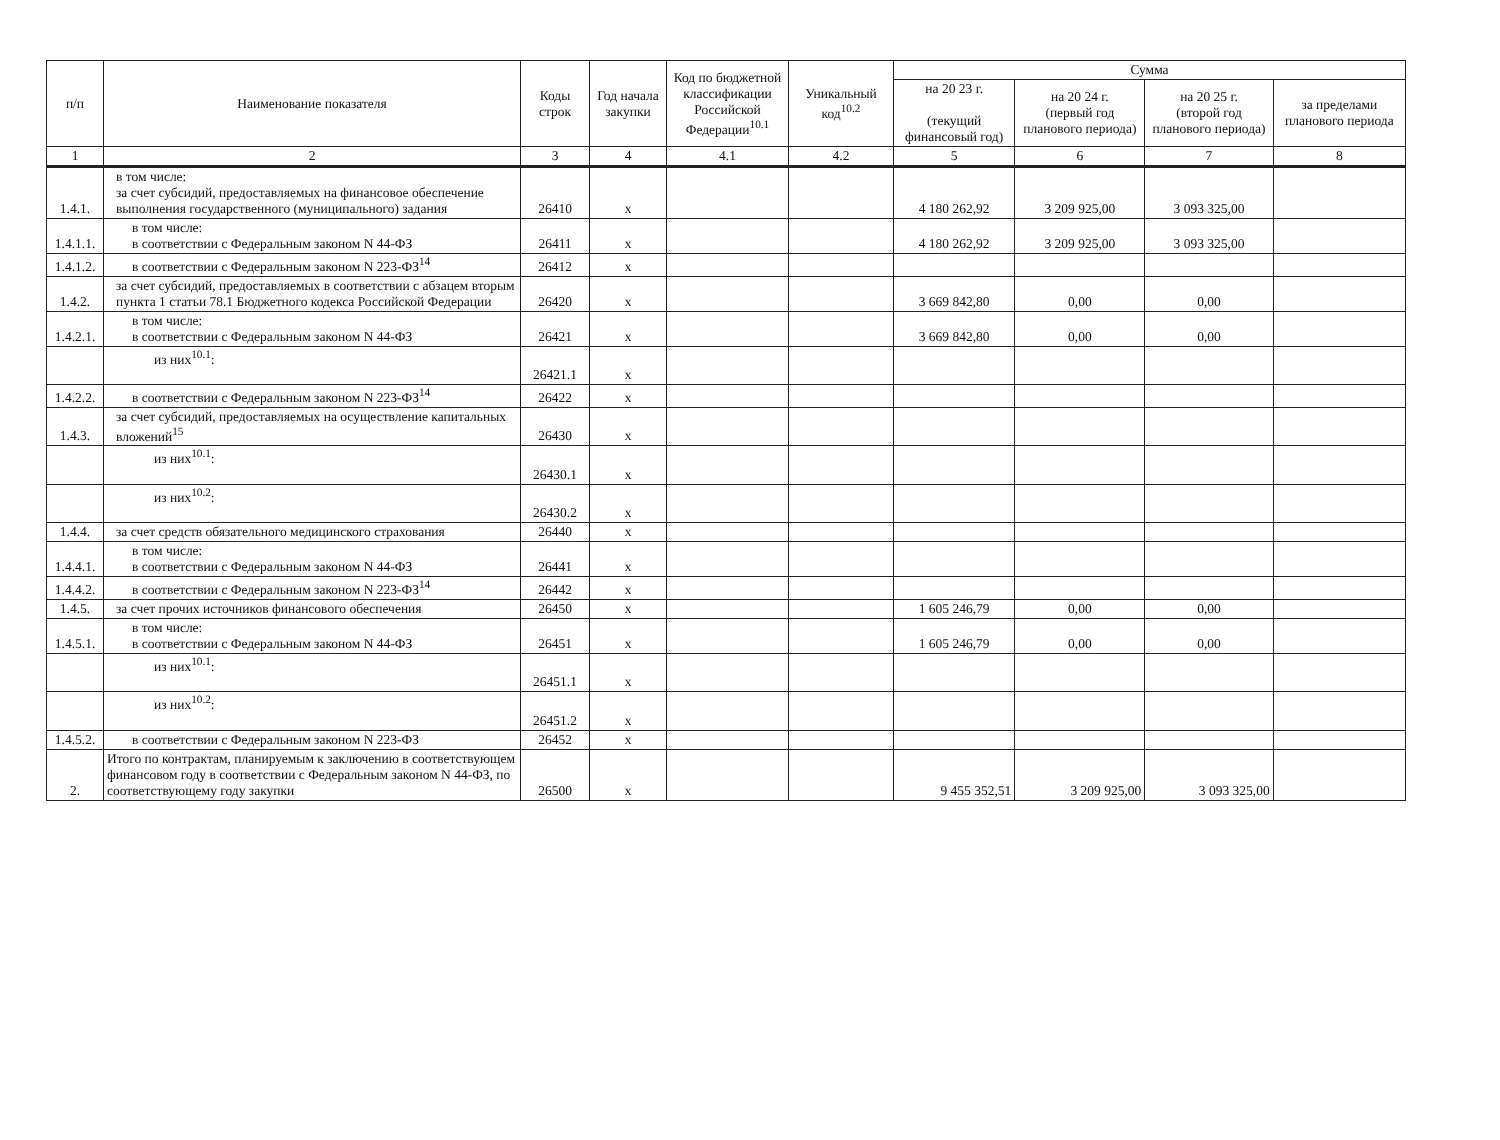| п/п | Наименование показателя | Коды строк | Год начала закупки | Код по бюджетной классификации Российской Федерации<sup>10.1</sup> | Уникальный код<sup>10.2</sup> | Сумма | | | |
| --- | --- | --- | --- | --- | --- | --- | --- | --- | --- |
| | | | | | | на 20 23 г. (текущий финансовый год) | на 20 24 г. (первый год планового периода) | на 20 25 г. (второй год планового периода) | за пределами планового периода |
| 1 | 2 | 3 | 4 | 4.1 | 4.2 | 5 | 6 | 7 | 8 |
| 1.4.1. | в том числе: за счет субсидий, предоставляемых на финансовое обеспечение выполнения государственного (муниципального) задания | 26410 | x | | | 4 180 262,92 | 3 209 925,00 | 3 093 325,00 | |
| 1.4.1.1. | в том числе: в соответствии с Федеральным законом N 44-ФЗ | 26411 | x | | | 4 180 262,92 | 3 209 925,00 | 3 093 325,00 | |
| 1.4.1.2. | в соответствии с Федеральным законом N 223-ФЗ<sup>14</sup> | 26412 | x | | | | | | |
| 1.4.2. | за счет субсидий, предоставляемых в соответствии с абзацем вторым пункта 1 статьи 78.1 Бюджетного кодекса Российской Федерации | 26420 | x | | | 3 669 842,80 | 0,00 | 0,00 | |
| 1.4.2.1. | в том числе: в соответствии с Федеральным законом N 44-ФЗ | 26421 | x | | | 3 669 842,80 | 0,00 | 0,00 | |
| | из них<sup>10.1</sup>: | 26421.1 | x | | | | | | |
| 1.4.2.2. | в соответствии с Федеральным законом N 223-ФЗ<sup>14</sup> | 26422 | x | | | | | | |
| 1.4.3. | за счет субсидий, предоставляемых на осуществление капитальных вложений<sup>15</sup> | 26430 | x | | | | | | |
| | из них<sup>10.1</sup>: | 26430.1 | x | | | | | | |
| | из них<sup>10.2</sup>: | 26430.2 | x | | | | | | |
| 1.4.4. | за счет средств обязательного медицинского страхования | 26440 | x | | | | | | |
| 1.4.4.1. | в том числе: в соответствии с Федеральным законом N 44-ФЗ | 26441 | x | | | | | | |
| 1.4.4.2. | в соответствии с Федеральным законом N 223-ФЗ<sup>14</sup> | 26442 | x | | | | | | |
| 1.4.5. | за счет прочих источников финансового обеспечения | 26450 | x | | | 1 605 246,79 | 0,00 | 0,00 | |
| 1.4.5.1. | в том числе: в соответствии с Федеральным законом N 44-ФЗ | 26451 | x | | | 1 605 246,79 | 0,00 | 0,00 | |
| | из них<sup>10.1</sup>: | 26451.1 | x | | | | | | |
| | из них<sup>10.2</sup>: | 26451.2 | x | | | | | | |
| 1.4.5.2. | в соответствии с Федеральным законом N 223-ФЗ | 26452 | x | | | | | | |
| 2. | Итого по контрактам, планируемым к заключению в соответствующем финансовом году в соответствии с Федеральным законом N 44-ФЗ, по соответствующему году закупки | 26500 | x | | | 9 455 352,51 | 3 209 925,00 | 3 093 325,00 | |